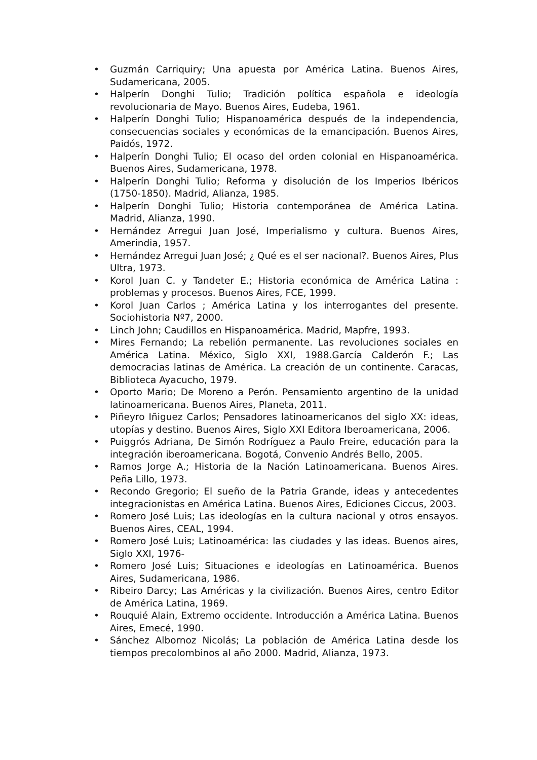• Guzmán Carriquiry; Una apuesta por América Latina. Buenos Aires, Sudamericana, 2005.
• Halperín Donghi Tulio; Tradición política española e ideología revolucionaria de Mayo. Buenos Aires, Eudeba, 1961.
• Halperín Donghi Tulio; Hispanoamérica después de la independencia, consecuencias sociales y económicas de la emancipación. Buenos Aires, Paidós, 1972.
• Halperín Donghi Tulio; El ocaso del orden colonial en Hispanoamérica. Buenos Aires, Sudamericana, 1978.
• Halperín Donghi Tulio; Reforma y disolución de los Imperios Ibéricos (1750-1850). Madrid, Alianza, 1985.
• Halperín Donghi Tulio; Historia contemporánea de América Latina. Madrid, Alianza, 1990.
• Hernández Arregui Juan José, Imperialismo y cultura. Buenos Aires, Amerindia, 1957.
• Hernández Arregui Juan José; ¿ Qué es el ser nacional?. Buenos Aires, Plus Ultra, 1973.
• Korol Juan C. y Tandeter E.; Historia económica de América Latina : problemas y procesos. Buenos Aires, FCE, 1999.
• Korol Juan Carlos ; América Latina y los interrogantes del presente. Sociohistoria Nº7, 2000.
• Linch John; Caudillos en Hispanoamérica. Madrid, Mapfre, 1993.
• Mires Fernando; La rebelión permanente. Las revoluciones sociales en América Latina. México, Siglo XXI, 1988.García Calderón F.; Las democracias latinas de América. La creación de un continente. Caracas, Biblioteca Ayacucho, 1979.
• Oporto Mario; De Moreno a Perón. Pensamiento argentino de la unidad latinoamericana. Buenos Aires, Planeta, 2011.
• Piñeyro Iñiguez Carlos; Pensadores latinoamericanos del siglo XX: ideas, utopías y destino. Buenos Aires, Siglo XXI Editora Iberoamericana, 2006.
• Puiggrós Adriana, De Simón Rodríguez a Paulo Freire, educación para la integración iberoamericana. Bogotá, Convenio Andrés Bello, 2005.
• Ramos Jorge A.; Historia de la Nación Latinoamericana. Buenos Aires. Peña Lillo, 1973.
• Recondo Gregorio; El sueño de la Patria Grande, ideas y antecedentes integracionistas en América Latina. Buenos Aires, Ediciones Ciccus, 2003.
• Romero José Luis; Las ideologías en la cultura nacional y otros ensayos. Buenos Aires, CEAL, 1994.
• Romero José Luis; Latinoamérica: las ciudades y las ideas. Buenos aires, Siglo XXI, 1976-
• Romero José Luis; Situaciones e ideologías en Latinoamérica. Buenos Aires, Sudamericana, 1986.
• Ribeiro Darcy; Las Américas y la civilización. Buenos Aires, centro Editor de América Latina, 1969.
• Rouquié Alain, Extremo occidente. Introducción a América Latina. Buenos Aires, Emecé, 1990.
• Sánchez Albornoz Nicolás; La población de América Latina desde los tiempos precolombinos al año 2000. Madrid, Alianza, 1973.